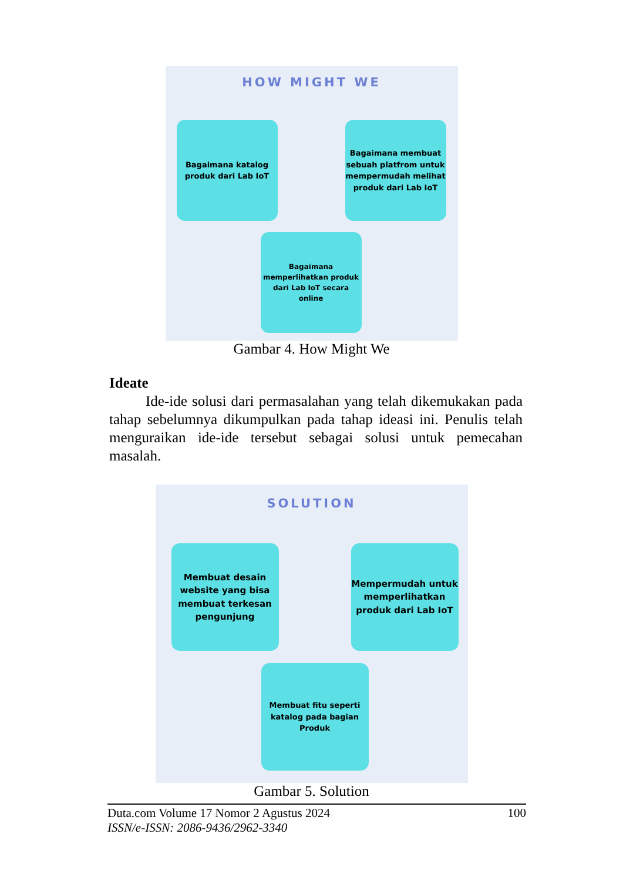HOW MIGHT WE
Bagaimana katalog
produk dari Lab IoT
Bagaimana membuat sebuah platfrom untuk mempermudah melihat produk dari Lab IoT
Bagaimana memperlihatkan produk dari Lab IoT secara online
Gambar 4. How Might We
Ideate
Ide-ide solusi dari permasalahan yang telah dikemukakan pada tahap sebelumnya dikumpulkan pada tahap ideasi ini. Penulis telah menguraikan ide-ide tersebut sebagai solusi untuk pemecahan masalah.
SOLUTION
Membuat desain website yang bisa membuat terkesan pengunjung
Mempermudah untuk memperlihatkan produk dari Lab IoT
Membuat fitu seperti katalog pada bagian Produk
Gambar 5. Solution
Duta.com Volume 17 Nomor 2 Agustus 2024 100
ISSN/e-ISSN: 2086-9436/2962-3340